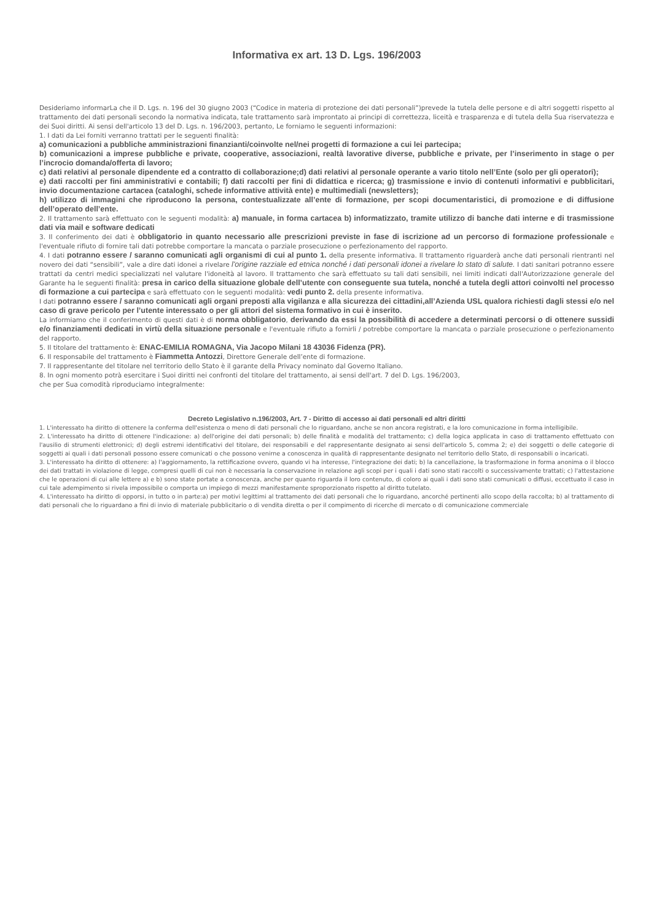Informativa ex art. 13 D. Lgs. 196/2003
Desideriamo informarLa che il D. Lgs. n. 196 del 30 giugno 2003 (“Codice in materia di protezione dei dati personali”)prevede la tutela delle persone e di altri soggetti rispetto al trattamento dei dati personali secondo la normativa indicata, tale trattamento sarà improntato ai principi di correttezza, liceità e trasparenza e di tutela della Sua riservatezza e dei Suoi diritti. Ai sensi dell'articolo 13 del D. Lgs. n. 196/2003, pertanto, Le forniamo le seguenti informazioni:
1. I dati da Lei forniti verranno trattati per le seguenti finalità:
a) comunicazioni a pubbliche amministrazioni finanzianti/coinvolte nel/nei progetti di formazione a cui lei partecipa;
b) comunicazioni a imprese pubbliche e private, cooperative, associazioni, realtà lavorative diverse, pubbliche e private, per l’inserimento in stage o per l’incrocio domanda/offerta di lavoro;
c) dati relativi al personale dipendente ed a contratto di collaborazione;d) dati relativi al personale operante a vario titolo nell’Ente (solo per gli operatori);
e) dati raccolti per fini amministrativi e contabili; f) dati raccolti per fini di didattica e ricerca; g) trasmissione e invio di contenuti informativi e pubblicitari, invio documentazione cartacea (cataloghi, schede informative attività ente) e multimediali (newsletters);
h) utilizzo di immagini che riproducono la persona, contestualizzate all’ente di formazione, per scopi documentaristici, di promozione e di diffusione dell’operato dell’ente.
2. Il trattamento sarà effettuato con le seguenti modalità: a) manuale, in forma cartacea b) informatizzato, tramite utilizzo di banche dati interne e di trasmissione dati via mail e software dedicati
3. Il conferimento dei dati è obbligatorio in quanto necessario alle prescrizioni previste in fase di iscrizione ad un percorso di formazione professionale e l'eventuale rifiuto di fornire tali dati potrebbe comportare la mancata o parziale prosecuzione o perfezionamento del rapporto.
4. I dati potranno essere / saranno comunicati agli organismi di cui al punto 1. della presente informativa. Il trattamento riguarderà anche dati personali rientranti nel novero dei dati “sensibili”, vale a dire dati idonei a rivelare l'origine razziale ed etnica nonché i dati personali idonei a rivelare lo stato di salute. I dati sanitari potranno essere trattati da centri medici specializzati nel valutare l'idoneità al lavoro. Il trattamento che sarà effettuato su tali dati sensibili, nei limiti indicati dall'Autorizzazione generale del Garante ha le seguenti finalità: presa in carico della situazione globale dell’utente con conseguente sua tutela, nonché a tutela degli attori coinvolti nel processo di formazione a cui partecipa e sarà effettuato con le seguenti modalità: vedi punto 2. della presente informativa.
I dati potranno essere / saranno comunicati agli organi preposti alla vigilanza e alla sicurezza dei cittadini,all’Azienda USL qualora richiesti dagli stessi e/o nel caso di grave pericolo per l’utente interessato o per gli attori del sistema formativo in cui è inserito.
La informiamo che il conferimento di questi dati è di norma obbligatorio, derivando da essi la possibilità di accedere a determinati percorsi o di ottenere sussidi e/o finanziamenti dedicati in virtù della situazione personale e l'eventuale rifiuto a fornirli / potrebbe comportare la mancata o parziale prosecuzione o perfezionamento del rapporto.
5. Il titolare del trattamento è: ENAC-EMILIA ROMAGNA, Via Jacopo Milani 18 43036 Fidenza (PR).
6. Il responsabile del trattamento è Fiammetta Antozzi, Direttore Generale dell’ente di formazione.
7. Il rappresentante del titolare nel territorio dello Stato è il garante della Privacy nominato dal Governo Italiano.
8. In ogni momento potrà esercitare i Suoi diritti nei confronti del titolare del trattamento, ai sensi dell'art. 7 del D. Lgs. 196/2003,
che per Sua comodità riproduciamo integralmente:
Decreto Legislativo n.196/2003, Art. 7 - Diritto di accesso ai dati personali ed altri diritti
1. L'interessato ha diritto di ottenere la conferma dell'esistenza o meno di dati personali che lo riguardano, anche se non ancora registrati, e la loro comunicazione in forma intelligibile.
2. L'interessato ha diritto di ottenere l'indicazione: a) dell'origine dei dati personali; b) delle finalità e modalità del trattamento; c) della logica applicata in caso di trattamento effettuato con l'ausilio di strumenti elettronici; d) degli estremi identificativi del titolare, dei responsabili e del rappresentante designato ai sensi dell'articolo 5, comma 2; e) dei soggetti o delle categorie di soggetti ai quali i dati personali possono essere comunicati o che possono venirne a conoscenza in qualità di rappresentante designato nel territorio dello Stato, di responsabili o incaricati.
3. L'interessato ha diritto di ottenere: a) l'aggiornamento, la rettificazione ovvero, quando vi ha interesse, l'integrazione dei dati; b) la cancellazione, la trasformazione in forma anonima o il blocco dei dati trattati in violazione di legge, compresi quelli di cui non è necessaria la conservazione in relazione agli scopi per i quali i dati sono stati raccolti o successivamente trattati; c) l'attestazione che le operazioni di cui alle lettere a) e b) sono state portate a conoscenza, anche per quanto riguarda il loro contenuto, di coloro ai quali i dati sono stati comunicati o diffusi, eccettuato il caso in cui tale adempimento si rivela impossibile o comporta un impiego di mezzi manifestamente sproporzionato rispetto al diritto tutelato.
4. L'interessato ha diritto di opporsi, in tutto o in parte:a) per motivi legittimi al trattamento dei dati personali che lo riguardano, ancorché pertinenti allo scopo della raccolta; b) al trattamento di dati personali che lo riguardano a fini di invio di materiale pubblicitario o di vendita diretta o per il compimento di ricerche di mercato o di comunicazione commerciale